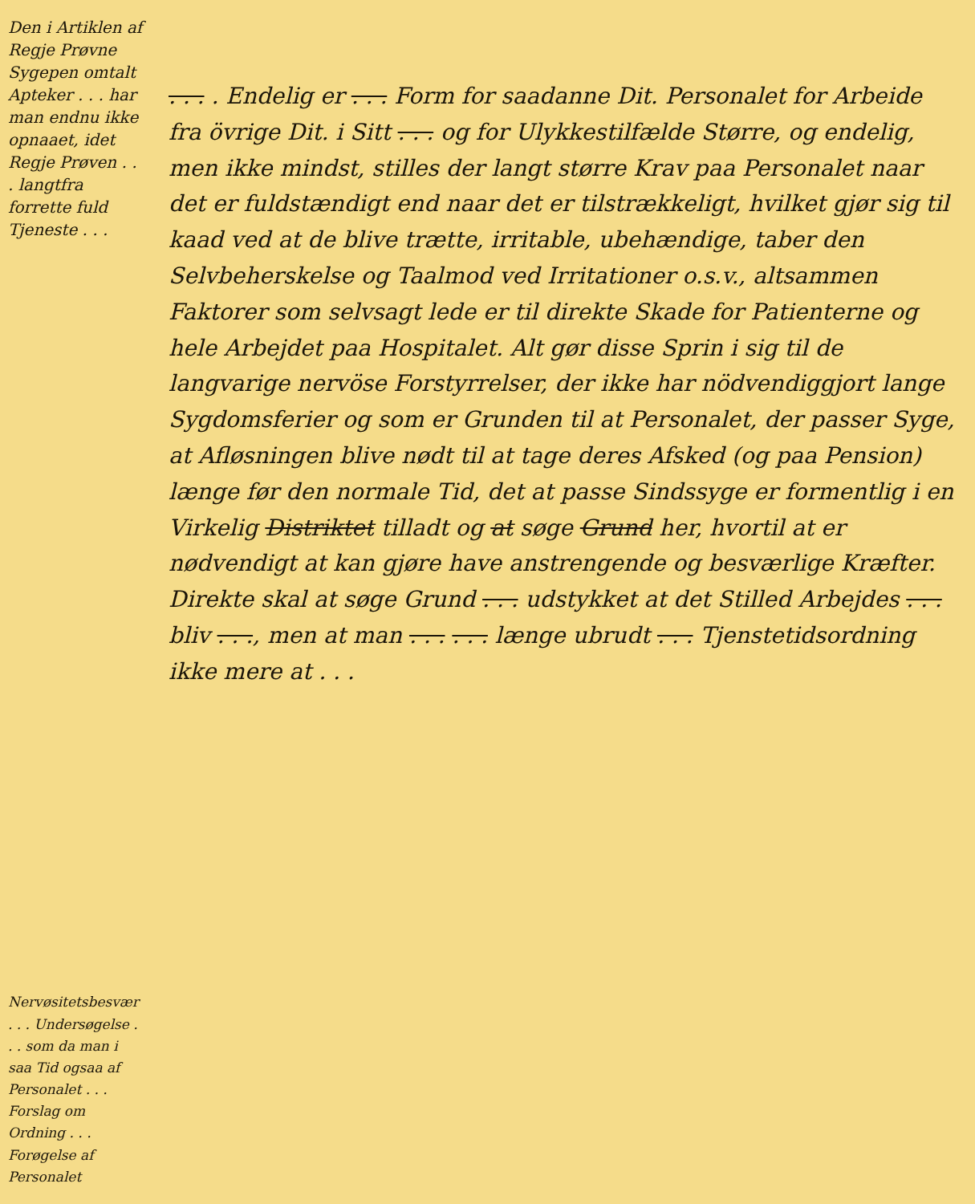Den i Artiklen af Regje Prøvne Sygepen omtalt Apteker . . . har man endnu ikke opnaaet, idet Regje Prøven . . . langtfra forrette fuld Tjeneste . . .
Nervøsitetsbesvær . . . Undersøgelse . . . som da man i saa Tid ogsaa af Personalet . . . Forslag om Ordning . . . Forøgelse af Personalet
. . . . Endelig er . . . Form for saadanne Dit. Personalet for Arbeide fra övrige Dit. i Sitt . . . og for Ulykkestilfælde Større, og endelig, men ikke mindst, stilles der langt større Krav paa Personalet naar det er fuldstændigt end naar det er tilstrækkeligt, hvilket gjør sig til kaad ved at de blive trætte, irritable, ubehændige, taber den Selvbeherskelse og Taalmod ved Irritationer o.s.v., altsammen Faktorer som selvsagt lede er til direkte Skade for Patienterne og hele Arbejdet paa Hospitalet. Alt gør disse Sprin i sig til de langvarige nervöse Forstyrrelser, der ikke har nödvendiggjort lange Sygdomsferier og som er Grunden til at Personalet, der passer Syge, at Afløsningen blive nødt til at tage deres Afsked (og paa Pension) længe før den normale Tid, det at passe Sindssyge er formentlig i en Virkelig Distriktet tilladt og at søge Grund her, hvortil at er nødvendigt at kan gjøre have anstrengende og besværlige Kræfter. Direkte skal at søge Grund . . . udstykket at det Stilled Arbejdes . . . bliv . . ., men at man . . . . . . længe ubrudt . . . Tjenstetidsordning ikke mere at . . .